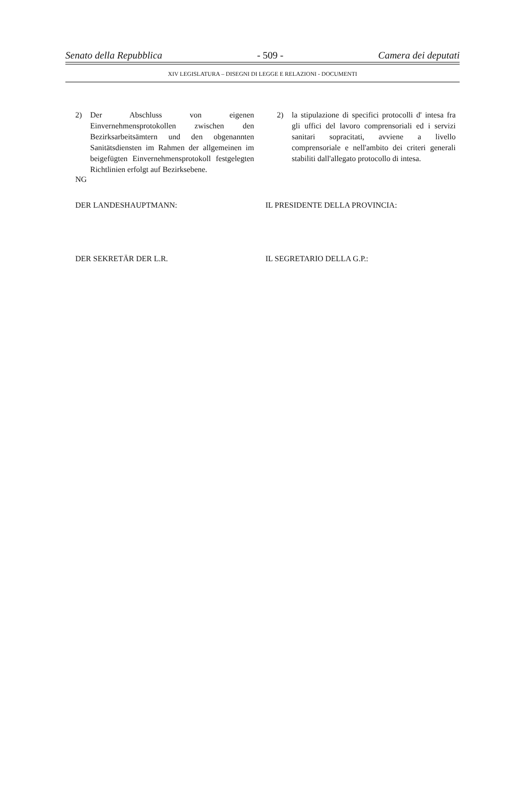Senato della Repubblica - 509 - Camera dei deputati
XIV LEGISLATURA – DISEGNI DI LEGGE E RELAZIONI - DOCUMENTI
2) Der Abschluss von eigenen Einvernehmensprotokollen zwischen den Bezirksarbeitsämtern und den obgenannten Sanitätsdiensten im Rahmen der allgemeinen im beigefügten Einvernehmensprotokoll festgelegten Richtlinien erfolgt auf Bezirksebene.
2) la stipulazione di specifici protocolli d' intesa fra gli uffici del lavoro comprensoriali ed i servizi sanitari sopracitati, avviene a livello comprensoriale e nell'ambito dei criteri generali stabiliti dall'allegato protocollo di intesa.
NG
DER LANDESHAUPTMANN: IL PRESIDENTE DELLA PROVINCIA:
DER SEKRETÄR DER L.R. IL SEGRETARIO DELLA G.P.: